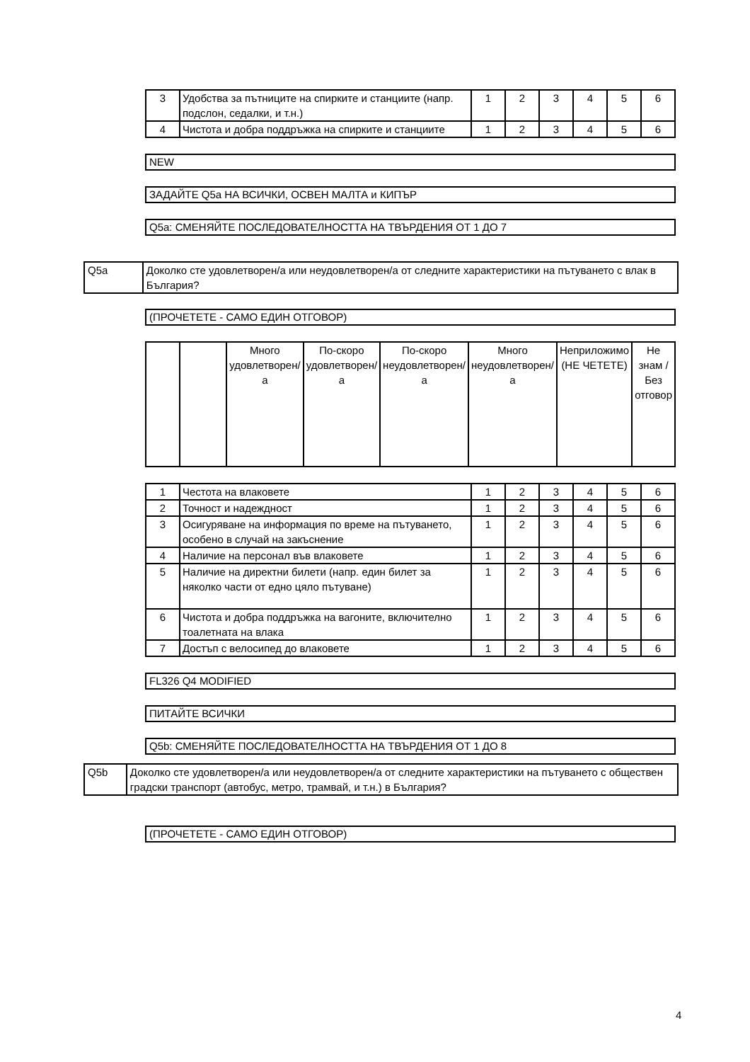| 3 | Удобства за пътниците на спирките и станциите (напр. подслон, седалки, и т.н.) | 1 | 2 | 3 | 4 | 5 | 6 |
| 4 | Чистота и добра поддръжка на спирките и станциите | 1 | 2 | 3 | 4 | 5 | 6 |
NEW
ЗАДАЙТЕ Q5a НА ВСИЧКИ, ОСВЕН МАЛТА и КИПЪР
Q5a: СМЕНЯЙТЕ ПОСЛЕДОВАТЕЛНОСТТА НА ТВЪРДЕНИЯ ОТ 1 ДО 7
Q5a Доколко сте удовлетворен/а или неудовлетворен/а от следните характеристики на пътуването с влак в България?
(ПРОЧЕТЕТЕ - САМО ЕДИН ОТГОВОР)
| | | Много удовлетворен/а | По-скоро удовлетворен/а | По-скоро неудовлетворен/а | Много неудовлетворен/а | Неприложимо (НЕ ЧЕТЕТЕ) | Не знам / Без отговор |
| --- | --- | --- | --- | --- | --- | --- | --- |
| 1 | Честота на влаковете | 1 | 2 | 3 | 4 | 5 | 6 |
| 2 | Точност и надеждност | 1 | 2 | 3 | 4 | 5 | 6 |
| 3 | Осигуряване на информация по време на пътуването, особено в случай на закъснение | 1 | 2 | 3 | 4 | 5 | 6 |
| 4 | Наличие на персонал във влаковете | 1 | 2 | 3 | 4 | 5 | 6 |
| 5 | Наличие на директни билети (напр. един билет за няколко части от едно цяло пътуване) | 1 | 2 | 3 | 4 | 5 | 6 |
| 6 | Чистота и добра поддръжка на вагоните, включително тоалетната на влака | 1 | 2 | 3 | 4 | 5 | 6 |
| 7 | Достъп с велосипед до влаковете | 1 | 2 | 3 | 4 | 5 | 6 |
FL326 Q4 MODIFIED
ПИТАЙТЕ ВСИЧКИ
Q5b: СМЕНЯЙТЕ ПОСЛЕДОВАТЕЛНОСТТА НА ТВЪРДЕНИЯ ОТ 1 ДО 8
Q5b Доколко сте удовлетворен/а или неудовлетворен/а от следните характеристики на пътуването с обществен градски транспорт (автобус, метро, трамвай, и т.н.) в България?
(ПРОЧЕТЕТЕ - САМО ЕДИН ОТГОВОР)
4